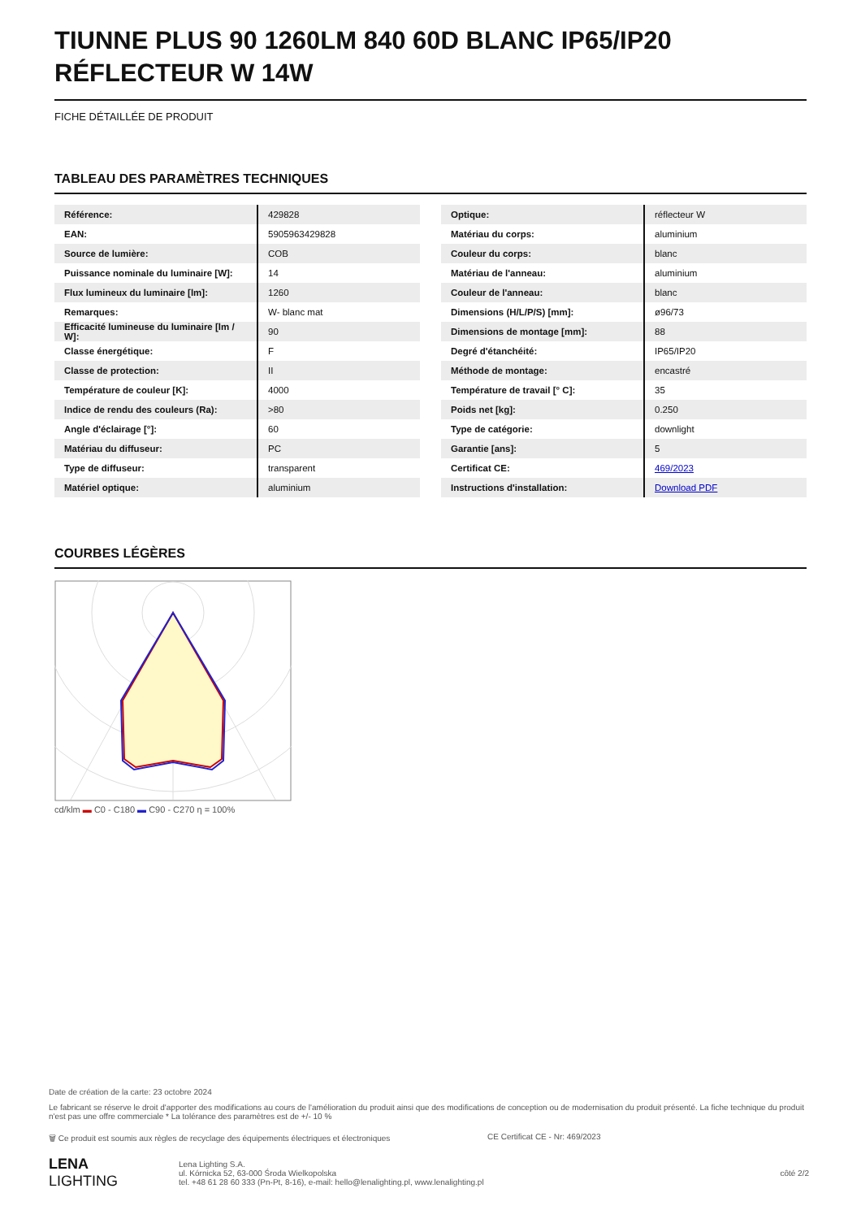TIUNNE PLUS 90 1260LM 840 60D BLANC IP65/IP20 RÉFLECTEUR W 14W
FICHE DÉTAILLÉE DE PRODUIT
TABLEAU DES PARAMÈTRES TECHNIQUES
| Référence: | 429828 |
| EAN: | 5905963429828 |
| Source de lumière: | COB |
| Puissance nominale du luminaire [W]: | 14 |
| Flux lumineux du luminaire [lm]: | 1260 |
| Remarques: | W- blanc mat |
| Efficacité lumineuse du luminaire [lm / W]: | 90 |
| Classe énergétique: | F |
| Classe de protection: | II |
| Température de couleur [K]: | 4000 |
| Indice de rendu des couleurs (Ra): | >80 |
| Angle d'éclairage [°]: | 60 |
| Matériau du diffuseur: | PC |
| Type de diffuseur: | transparent |
| Matériel optique: | aluminium |
| Optique: | réflecteur W |
| Matériau du corps: | aluminium |
| Couleur du corps: | blanc |
| Matériau de l'anneau: | aluminium |
| Couleur de l'anneau: | blanc |
| Dimensions (H/L/P/S) [mm]: | ø96/73 |
| Dimensions de montage [mm]: | 88 |
| Degré d'étanchéité: | IP65/IP20 |
| Méthode de montage: | encastré |
| Température de travail [° C]: | 35 |
| Poids net [kg]: | 0.250 |
| Type de catégorie: | downlight |
| Garantie [ans]: | 5 |
| Certificat CE: | 469/2023 |
| Instructions d'installation: | Download PDF |
COURBES LÉGÈRES
cd/klm ▬ C0 - C180 ▬ C90 - C270 η = 100%
Date de création de la carte: 23 octobre 2024
Le fabricant se réserve le droit d'apporter des modifications au cours de l'amélioration du produit ainsi que des modifications de conception ou de modernisation du produit présenté. La fiche technique du produit n'est pas une offre commerciale * La tolérance des paramètres est de +/- 10 %
🗑 Ce produit est soumis aux règles de recyclage des équipements électriques et électroniques
CE Certificat CE - Nr: 469/2023
LENA
LIGHTING
Lena Lighting S.A.
ul. Kórnicka 52, 63-000 Środa Wielkopolska
tel. +48 61 28 60 333 (Pn-Pt, 8-16), e-mail: hello@lenalighting.pl, www.lenalighting.pl
côté 2/2